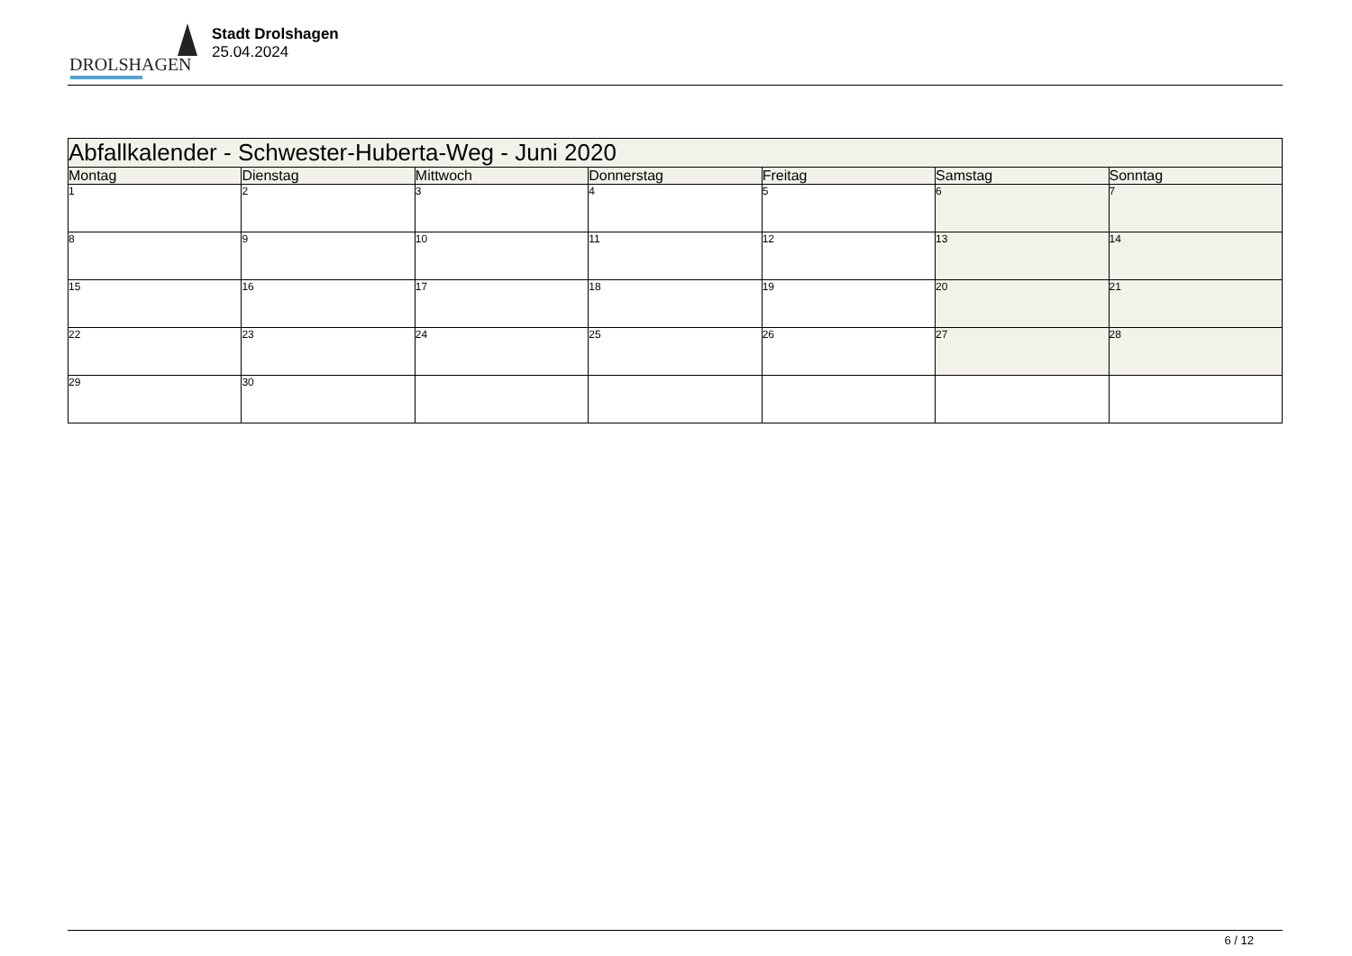DROLSHAGEN
Stadt Drolshagen
25.04.2024
| Abfallkalender - Schwester-Huberta-Weg - Juni 2020 | | | | | | |
| --- | --- | --- | --- | --- | --- | --- |
| Montag | Dienstag | Mittwoch | Donnerstag | Freitag | Samstag | Sonntag |
| 1 | 2 | 3 | 4 | 5 | 6 | 7 |
| 8 | 9 | 10 | 11 | 12 | 13 | 14 |
| 15 | 16 | 17 | 18 | 19 | 20 | 21 |
| 22 | 23 | 24 | 25 | 26 | 27 | 28 |
| 29 | 30 | | | | | |
6 / 12